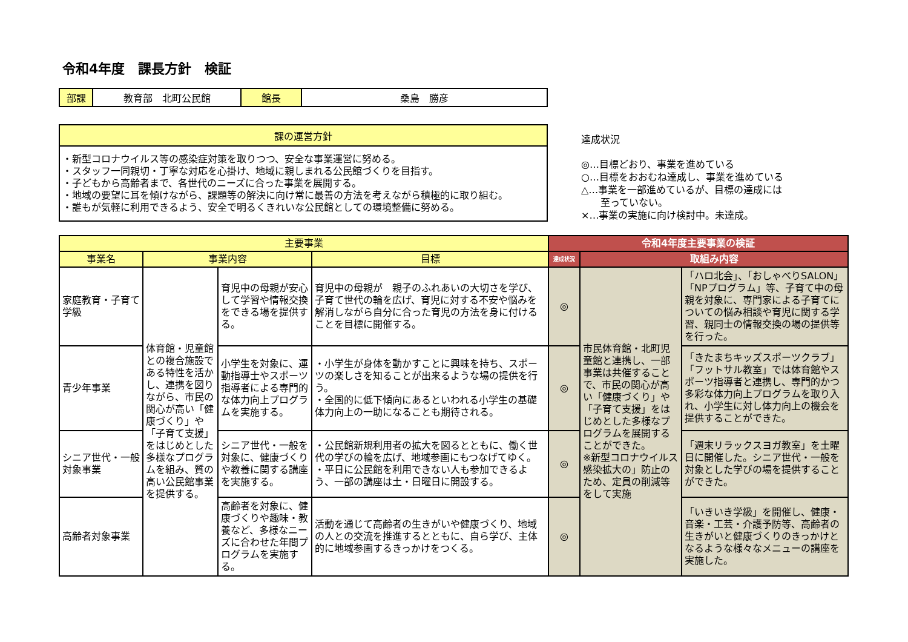令和4年度　課長方針　検証
| 部課 | 教育部 北町公民館 | 館長 | 桑島 勝彦 |
| 課の運営方針 |
| --- |
| ・新型コロナウイルス等の感染症対策を取りつつ、安全な事業運営に努める。 ・スタッフ一同親切・丁寧な対応を心掛け、地域に親しまれる公民館づくりを目指す。 ・子どもから高齢者まで、各世代のニーズに合った事業を展開する。 ・地域の要望に耳を傾けながら、課題等の解決に向け常に最善の方法を考えながら積極的に取り組む。 ・誰もが気軽に利用できるよう、安全で明るくきれいな公民館としての環境整備に努める。 |
達成状況
◎…目標どおり、事業を進めている
○…目標をおおむね達成し、事業を進めている
△…事業を一部進めているが、目標の達成には
　　至っていない。
×…事業の実施に向け検討中。未達成。
| 主要事業 | | | | 令和4年度主要事業の検証 | | |
| --- | --- | --- | --- | --- | --- | --- |
| 事業名 | 事業内容 | | 目標 | 達成状況 | 取組み内容 | |
| 家庭教育・子育て学級 | 体育館・児童館との複合施設である特性を活かし、連携を図りながら、市民の関心が高い「健康づくり」や「子育て支援」をはじめとした多様なプログラムを組み、質の高い公民館事業を提供する。 | 育児中の母親が安心して学習や情報交換をできる場を提供する。 | 育児中の母親が 親子のふれあいの大切さを学び、子育て世代の輪を広げ、育児に対する不安や悩みを解消しながら自分に合った育児の方法を身に付けることを目標に開催する。 | ◎ | 市民体育館・北町児童館と連携し、一部事業は共催することで、市民の関心が高い「健康づくり」や「子育て支援」をはじめとした多様なプログラムを展開することができた。 ※新型コロナウイルス感染拡大の」防止のため、定員の削減等をして実施 | 「ハロ北会」、「おしゃべりSALON」「NPプログラム」等、子育て中の母親を対象に、専門家による子育てについての悩み相談や育児に関する学習、親同士の情報交換の場の提供等を行った。 |
| 青少年事業 | | 小学生を対象に、運動指導士やスポーツ指導者による専門的な体力向上プログラムを実施する。 | ・小学生が身体を動かすことに興味を持ち、スポーツの楽しさを知ることが出来るような場の提供を行う。 ・全国的に低下傾向にあるといわれる小学生の基礎体力向上の一助になることも期待される。 | ◎ | | 「きたまちキッズスポーツクラブ」「フットサル教室」では体育館やスポーツ指導者と連携し、専門的かつ多彩な体力向上プログラムを取り入れ、小学生に対し体力向上の機会を提供することができた。 |
| シニア世代・一般対象事業 | | シニア世代・一般を対象に、健康づくりや教養に関する講座を実施する。 | ・公民館新規利用者の拡大を図るとともに、働く世代の学びの輪を広げ、地域参画にもつなげてゆく。 ・平日に公民館を利用できない人も参加できるよう、一部の講座は土・日曜日に開設する。 | ◎ | | 「週末リラックスヨガ教室」を土曜日に開催した。シニア世代・一般を対象とした学びの場を提供することができた。 |
| 高齢者対象事業 | | 高齢者を対象に、健康づくりや趣味・教養など、多様なニーズに合わせた年間プログラムを実施する。 | 活動を通じて高齢者の生きがいや健康づくり、地域の人との交流を推進するとともに、自ら学び、主体的に地域参画するきっかけをつくる。 | ◎ | | 「いきいき学級」を開催し、健康・音楽・工芸・介護予防等、高齢者の生きがいと健康づくりのきっかけとなるような様々なメニューの講座を実施した。 |